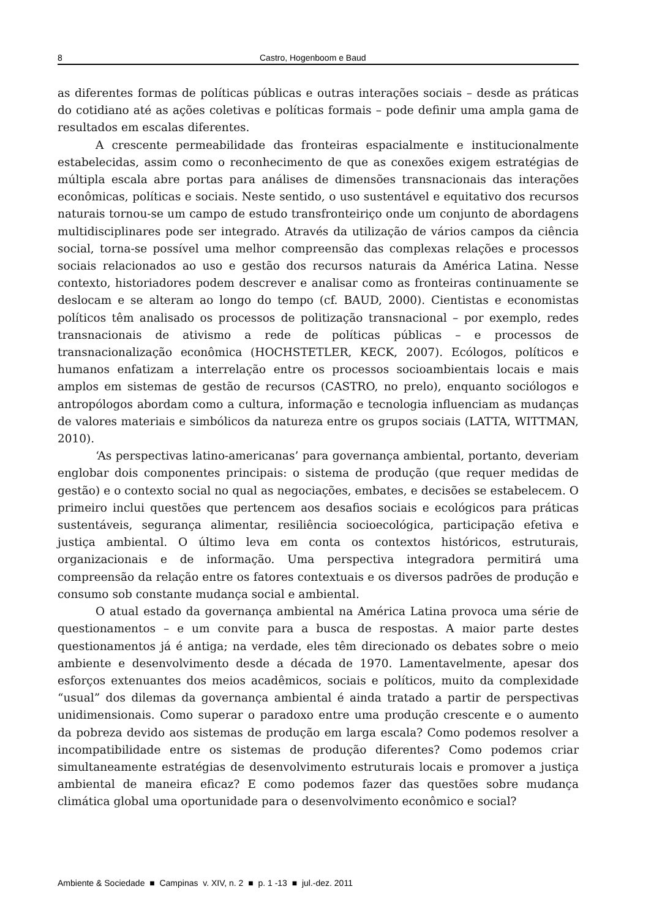8 Castro, Hogenboom e Baud
as diferentes formas de políticas públicas e outras interações sociais – desde as práticas do cotidiano até as ações coletivas e políticas formais – pode definir uma ampla gama de resultados em escalas diferentes.
A crescente permeabilidade das fronteiras espacialmente e institucionalmente estabelecidas, assim como o reconhecimento de que as conexões exigem estratégias de múltipla escala abre portas para análises de dimensões transnacionais das interações econômicas, políticas e sociais. Neste sentido, o uso sustentável e equitativo dos recursos naturais tornou-se um campo de estudo transfronteiriço onde um conjunto de abordagens multidisciplinares pode ser integrado. Através da utilização de vários campos da ciência social, torna-se possível uma melhor compreensão das complexas relações e processos sociais relacionados ao uso e gestão dos recursos naturais da América Latina. Nesse contexto, historiadores podem descrever e analisar como as fronteiras continuamente se deslocam e se alteram ao longo do tempo (cf. BAUD, 2000). Cientistas e economistas políticos têm analisado os processos de politização transnacional – por exemplo, redes transnacionais de ativismo a rede de políticas públicas – e processos de transnacionalização econômica (HOCHSTETLER, KECK, 2007). Ecólogos, políticos e humanos enfatizam a interrelação entre os processos socioambientais locais e mais amplos em sistemas de gestão de recursos (CASTRO, no prelo), enquanto sociólogos e antropólogos abordam como a cultura, informação e tecnologia influenciam as mudanças de valores materiais e simbólicos da natureza entre os grupos sociais (LATTA, WITTMAN, 2010).
‘As perspectivas latino-americanas’ para governança ambiental, portanto, deveriam englobar dois componentes principais: o sistema de produção (que requer medidas de gestão) e o contexto social no qual as negociações, embates, e decisões se estabelecem. O primeiro inclui questões que pertencem aos desafios sociais e ecológicos para práticas sustentáveis, segurança alimentar, resiliência socioecológica, participação efetiva e justiça ambiental. O último leva em conta os contextos históricos, estruturais, organizacionais e de informação. Uma perspectiva integradora permitirá uma compreensão da relação entre os fatores contextuais e os diversos padrões de produção e consumo sob constante mudança social e ambiental.
O atual estado da governança ambiental na América Latina provoca uma série de questionamentos – e um convite para a busca de respostas. A maior parte destes questionamentos já é antiga; na verdade, eles têm direcionado os debates sobre o meio ambiente e desenvolvimento desde a década de 1970. Lamentavelmente, apesar dos esforços extenuantes dos meios acadêmicos, sociais e políticos, muito da complexidade “usual” dos dilemas da governança ambiental é ainda tratado a partir de perspectivas unidimensionais. Como superar o paradoxo entre uma produção crescente e o aumento da pobreza devido aos sistemas de produção em larga escala? Como podemos resolver a incompatibilidade entre os sistemas de produção diferentes? Como podemos criar simultaneamente estratégias de desenvolvimento estruturais locais e promover a justiça ambiental de maneira eficaz? E como podemos fazer das questões sobre mudança climática global uma oportunidade para o desenvolvimento econômico e social?
Ambiente & Sociedade ■ Campinas v. XIV, n. 2 ■ p. 1 -13 ■ jul.-dez. 2011